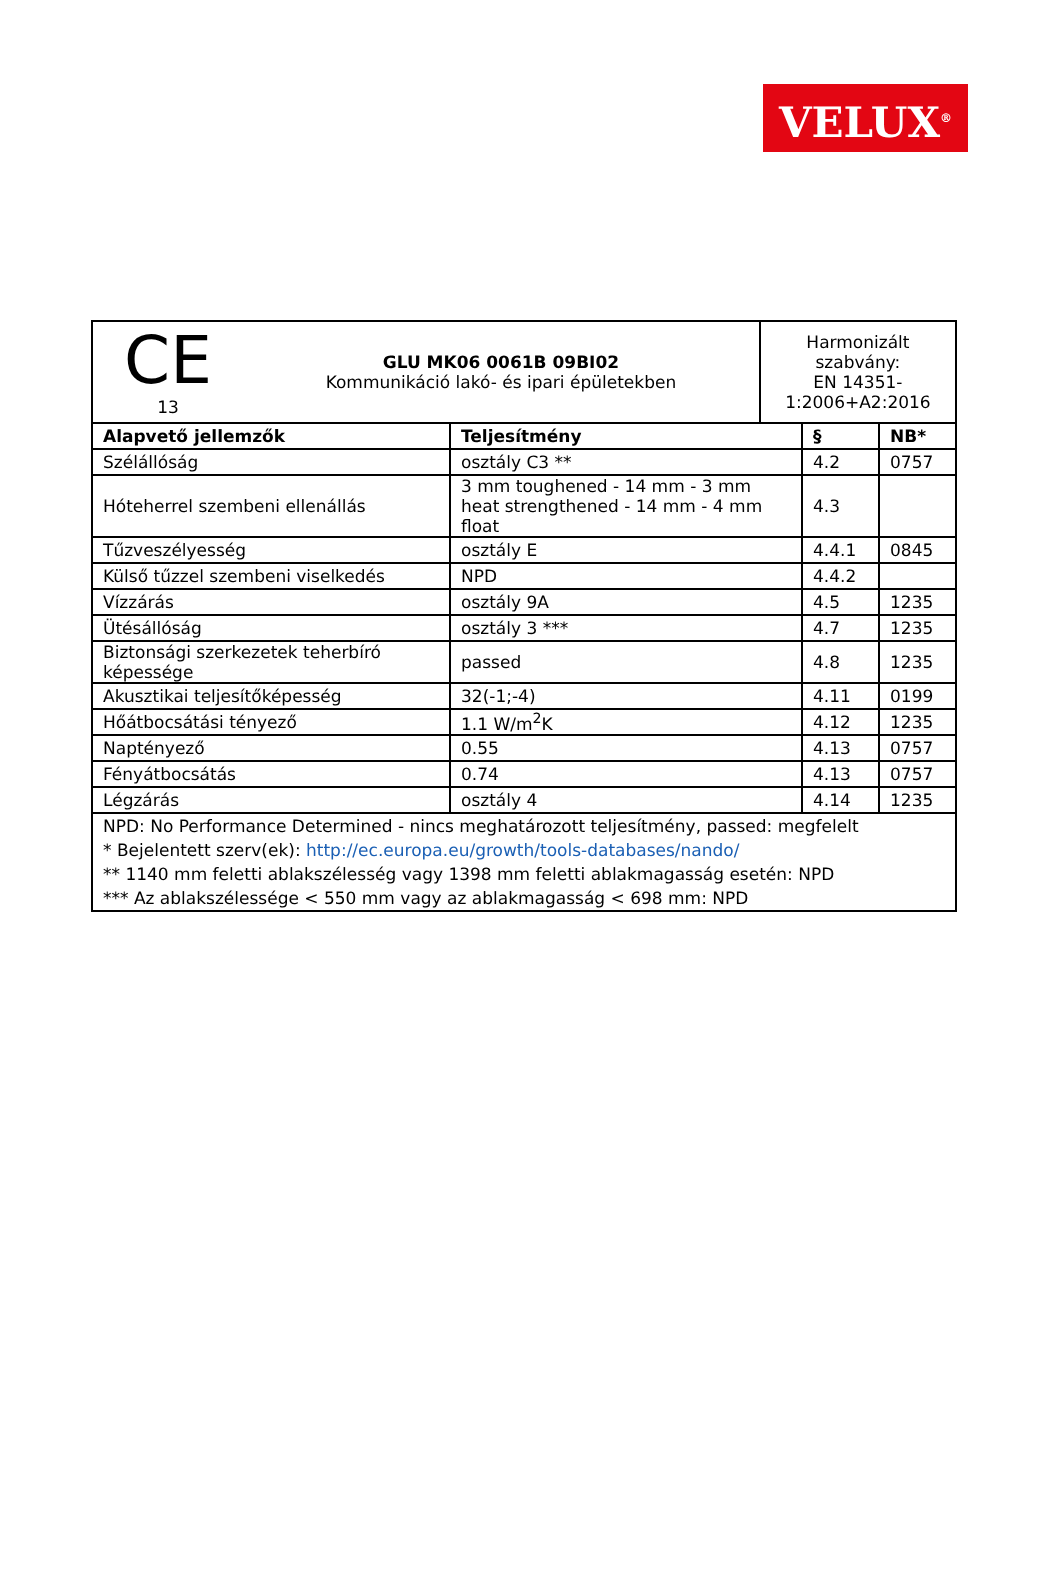VELUX<sup>®</sup>
| CE 13 GLU MK06 0061B 09BI02 Kommunikáció lakó- és ipari épületekben | | Harmonizált szabvány: EN 14351-1:2006+A2:2016 | | |
| Alapvető jellemzők | Teljesítmény | | § | NB* |
| Szélállóság | osztály C3 ** | | 4.2 | 0757 |
| Hóteherrel szembeni ellenállás | 3 mm toughened - 14 mm - 3 mm heat strengthened - 14 mm - 4 mm float | | 4.3 | |
| Tűzveszélyesség | osztály E | | 4.4.1 | 0845 |
| Külső tűzzel szembeni viselkedés | NPD | | 4.4.2 | |
| Vízzárás | osztály 9A | | 4.5 | 1235 |
| Ütésállóság | osztály 3 *** | | 4.7 | 1235 |
| Biztonsági szerkezetek teherbíró képessége | passed | | 4.8 | 1235 |
| Akusztikai teljesítőképesség | 32(-1;-4) | | 4.11 | 0199 |
| Hőátbocsátási tényező | 1.1 W/m<sup>2</sup>K | | 4.12 | 1235 |
| Naptényező | 0.55 | | 4.13 | 0757 |
| Fényátbocsátás | 0.74 | | 4.13 | 0757 |
| Légzárás | osztály 4 | | 4.14 | 1235 |
| NPD: No Performance Determined - nincs meghatározott teljesítmény, passed: megfelelt * Bejelentett szerv(ek): http://ec.europa.eu/growth/tools-databases/nando/ ** 1140 mm feletti ablakszélesség vagy 1398 mm feletti ablakmagasság esetén: NPD *** Az ablakszélessége < 550 mm vagy az ablakmagasság < 698 mm: NPD | | | | |